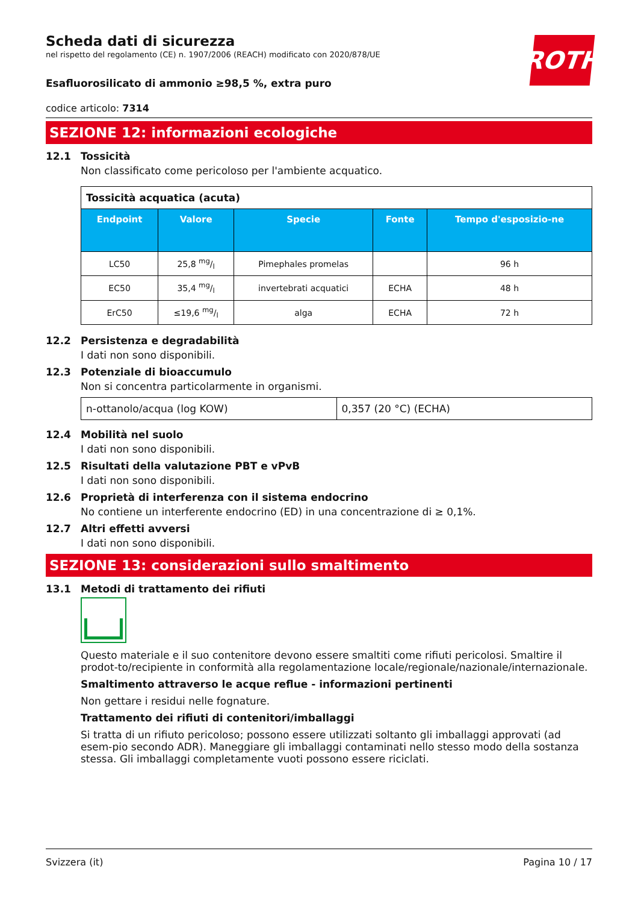ROTH
Scheda dati di sicurezza
nel rispetto del regolamento (CE) n. 1907/2006 (REACH) modificato con 2020/878/UE
Esafluorosilicato di ammonio ≥98,5 %, extra puro
codice articolo: 7314
SEZIONE 12: informazioni ecologiche
12.1 Tossicità
Non classificato come pericoloso per l'ambiente acquatico.
| Tossicità acquatica (acuta) | | | | |
| Endpoint | Valore | Specie | Fonte | Tempo d'esposizio-ne |
| LC50 | 25,8 mg/l | Pimephales promelas | | 96 h |
| EC50 | 35,4 mg/l | invertebrati acquatici | ECHA | 48 h |
| ErC50 | ≤19,6 mg/l | alga | ECHA | 72 h |
12.2 Persistenza e degradabilità
I dati non sono disponibili.
12.3 Potenziale di bioaccumulo
Non si concentra particolarmente in organismi.
| n-ottanolo/acqua (log KOW) | 0,357 (20 °C) (ECHA) |
12.4 Mobilità nel suolo
I dati non sono disponibili.
12.5 Risultati della valutazione PBT e vPvB
I dati non sono disponibili.
12.6 Proprietà di interferenza con il sistema endocrino
No contiene un interferente endocrino (ED) in una concentrazione di ≥ 0,1%.
12.7 Altri effetti avversi
I dati non sono disponibili.
SEZIONE 13: considerazioni sullo smaltimento
13.1 Metodi di trattamento dei rifiuti
Questo materiale e il suo contenitore devono essere smaltiti come rifiuti pericolosi. Smaltire il prodot-to/recipiente in conformità alla regolamentazione locale/regionale/nazionale/internazionale.
Smaltimento attraverso le acque reflue - informazioni pertinenti
Non gettare i residui nelle fognature.
Trattamento dei rifiuti di contenitori/imballaggi
Si tratta di un rifiuto pericoloso; possono essere utilizzati soltanto gli imballaggi approvati (ad esem-pio secondo ADR). Maneggiare gli imballaggi contaminati nello stesso modo della sostanza stessa. Gli imballaggi completamente vuoti possono essere riciclati.
Svizzera (it) Pagina 10 / 17